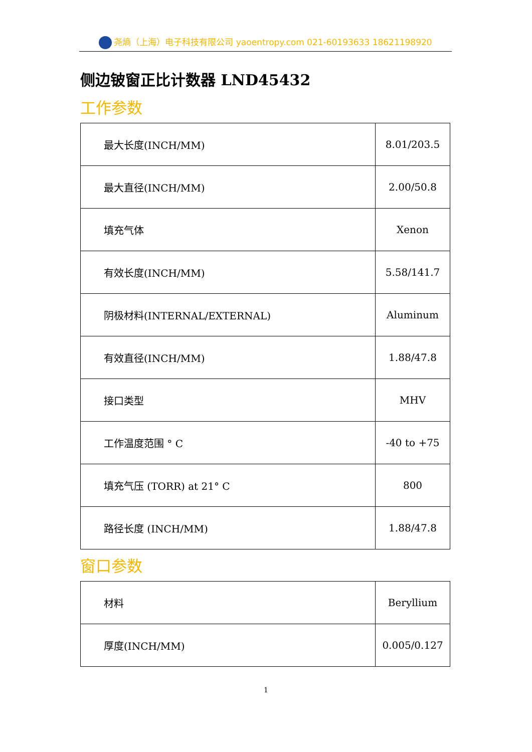尧熵（上海）电子科技有限公司 yaoentropy.com 021-60193633 18621198920
侧边铍窗正比计数器 LND45432
工作参数
| 最大长度(INCH/MM) | 8.01/203.5 |
| 最大直径(INCH/MM) | 2.00/50.8 |
| 填充气体 | Xenon |
| 有效长度(INCH/MM) | 5.58/141.7 |
| 阴极材料(INTERNAL/EXTERNAL) | Aluminum |
| 有效直径(INCH/MM) | 1.88/47.8 |
| 接口类型 | MHV |
| 工作温度范围 ° C | -40 to +75 |
| 填充气压 (TORR) at 21° C | 800 |
| 路径长度 (INCH/MM) | 1.88/47.8 |
窗口参数
| 材料 | Beryllium |
| 厚度(INCH/MM) | 0.005/0.127 |
1